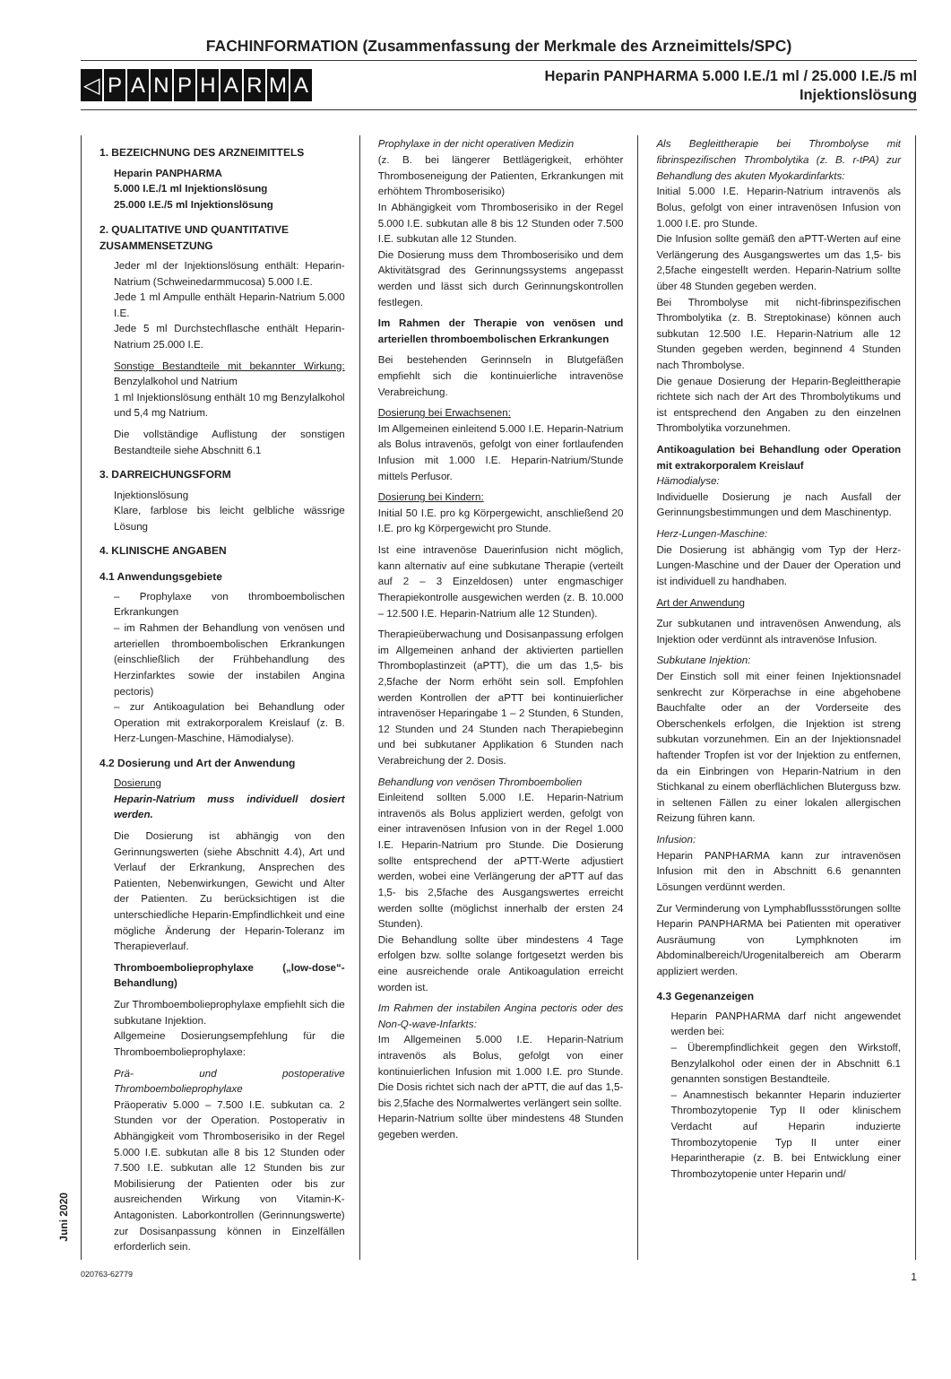FACHINFORMATION (Zusammenfassung der Merkmale des Arzneimittels/SPC)
◁ PANPHARMA
Heparin PANPHARMA 5.000 I.E./1 ml / 25.000 I.E./5 ml
Injektionslösung
Juni 2020
1. BEZEICHNUNG DES ARZNEIMITTELS
Heparin PANPHARMA
5.000 I.E./1 ml Injektionslösung
25.000 I.E./5 ml Injektionslösung
2. QUALITATIVE UND QUANTITATIVE ZUSAMMENSETZUNG
Jeder ml der Injektionslösung enthält: Heparin-Natrium (Schweinedarmmucosa) 5.000 I.E.
Jede 1 ml Ampulle enthält Heparin-Natrium 5.000 I.E.
Jede 5 ml Durchstechflasche enthält Heparin-Natrium 25.000 I.E.
Sonstige Bestandteile mit bekannter Wirkung: Benzylalkohol und Natrium
1 ml Injektionslösung enthält 10 mg Benzylalkohol und 5,4 mg Natrium.
Die vollständige Auflistung der sonstigen Bestandteile siehe Abschnitt 6.1
3. DARREICHUNGSFORM
Injektionslösung
Klare, farblose bis leicht gelbliche wässrige Lösung
4. KLINISCHE ANGABEN
4.1 Anwendungsgebiete
– Prophylaxe von thromboembolischen Erkrankungen
– im Rahmen der Behandlung von venösen und arteriellen thromboembolischen Erkrankungen (einschließlich der Frühbehandlung des Herzinfarktes sowie der instabilen Angina pectoris)
– zur Antikoagulation bei Behandlung oder Operation mit extrakorporalem Kreislauf (z. B. Herz-Lungen-Maschine, Hämodialyse).
4.2 Dosierung und Art der Anwendung
Dosierung
Heparin-Natrium muss individuell dosiert werden.
Die Dosierung ist abhängig von den Gerinnungswerten (siehe Abschnitt 4.4), Art und Verlauf der Erkrankung, Ansprechen des Patienten, Nebenwirkungen, Gewicht und Alter der Patienten. Zu berücksichtigen ist die unterschiedliche Heparin-Empfindlichkeit und eine mögliche Änderung der Heparin-Toleranz im Therapieverlauf.
Thromboembolieprophylaxe („low-dose“-Behandlung)
Zur Thromboembolieprophylaxe empfiehlt sich die subkutane Injektion.
Allgemeine Dosierungsempfehlung für die Thromboembolieprophylaxe:
Prä- und postoperative Thromboembolieprophylaxe
Präoperativ 5.000 – 7.500 I.E. subkutan ca. 2 Stunden vor der Operation. Postoperativ in Abhängigkeit vom Thromboserisiko in der Regel 5.000 I.E. subkutan alle 8 bis 12 Stunden oder 7.500 I.E. subkutan alle 12 Stunden bis zur Mobilisierung der Patienten oder bis zur ausreichenden Wirkung von Vitamin-K-Antagonisten. Laborkontrollen (Gerinnungswerte) zur Dosisanpassung können in Einzelfällen erforderlich sein.
Prophylaxe in der nicht operativen Medizin
(z. B. bei längerer Bettlägerigkeit, erhöhter Thromboseneigung der Patienten, Erkrankungen mit erhöhtem Thromboserisiko)
In Abhängigkeit vom Thromboserisiko in der Regel 5.000 I.E. subkutan alle 8 bis 12 Stunden oder 7.500 I.E. subkutan alle 12 Stunden.
Die Dosierung muss dem Thromboserisiko und dem Aktivitätsgrad des Gerinnungssystems angepasst werden und lässt sich durch Gerinnungskontrollen festlegen.
Im Rahmen der Therapie von venösen und arteriellen thromboembolischen Erkrankungen
Bei bestehenden Gerinnseln in Blutgefäßen empfiehlt sich die kontinuierliche intravenöse Verabreichung.
Dosierung bei Erwachsenen:
Im Allgemeinen einleitend 5.000 I.E. Heparin-Natrium als Bolus intravenös, gefolgt von einer fortlaufenden Infusion mit 1.000 I.E. Heparin-Natrium/Stunde mittels Perfusor.
Dosierung bei Kindern:
Initial 50 I.E. pro kg Körpergewicht, anschließend 20 I.E. pro kg Körpergewicht pro Stunde.
Ist eine intravenöse Dauerinfusion nicht möglich, kann alternativ auf eine subkutane Therapie (verteilt auf 2 – 3 Einzeldosen) unter engmaschiger Therapiekontrolle ausgewichen werden (z. B. 10.000 – 12.500 I.E. Heparin-Natrium alle 12 Stunden).
Therapieüberwachung und Dosisanpassung erfolgen im Allgemeinen anhand der aktivierten partiellen Thromboplastinzeit (aPTT), die um das 1,5- bis 2,5fache der Norm erhöht sein soll. Empfohlen werden Kontrollen der aPTT bei kontinuierlicher intravenöser Heparingabe 1 – 2 Stunden, 6 Stunden, 12 Stunden und 24 Stunden nach Therapiebeginn und bei subkutaner Applikation 6 Stunden nach Verabreichung der 2. Dosis.
Behandlung von venösen Thromboembolien
Einleitend sollten 5.000 I.E. Heparin-Natrium intravenös als Bolus appliziert werden, gefolgt von einer intravenösen Infusion von in der Regel 1.000 I.E. Heparin-Natrium pro Stunde. Die Dosierung sollte entsprechend der aPTT-Werte adjustiert werden, wobei eine Verlängerung der aPTT auf das 1,5- bis 2,5fache des Ausgangswertes erreicht werden sollte (möglichst innerhalb der ersten 24 Stunden).
Die Behandlung sollte über mindestens 4 Tage erfolgen bzw. sollte solange fortgesetzt werden bis eine ausreichende orale Antikoagulation erreicht worden ist.
Im Rahmen der instabilen Angina pectoris oder des Non-Q-wave-Infarkts:
Im Allgemeinen 5.000 I.E. Heparin-Natrium intravenös als Bolus, gefolgt von einer kontinuierlichen Infusion mit 1.000 I.E. pro Stunde. Die Dosis richtet sich nach der aPTT, die auf das 1,5- bis 2,5fache des Normalwertes verlängert sein sollte.
Heparin-Natrium sollte über mindestens 48 Stunden gegeben werden.
Als Begleittherapie bei Thrombolyse mit fibrinspezifischen Thrombolytika (z. B. r-tPA) zur Behandlung des akuten Myokardinfarkts:
Initial 5.000 I.E. Heparin-Natrium intravenös als Bolus, gefolgt von einer intravenösen Infusion von 1.000 I.E. pro Stunde.
Die Infusion sollte gemäß den aPTT-Werten auf eine Verlängerung des Ausgangswertes um das 1,5- bis 2,5fache eingestellt werden. Heparin-Natrium sollte über 48 Stunden gegeben werden.
Bei Thrombolyse mit nicht-fibrinspezifischen Thrombolytika (z. B. Streptokinase) können auch subkutan 12.500 I.E. Heparin-Natrium alle 12 Stunden gegeben werden, beginnend 4 Stunden nach Thrombolyse.
Die genaue Dosierung der Heparin-Begleittherapie richtete sich nach der Art des Thrombolytikums und ist entsprechend den Angaben zu den einzelnen Thrombolytika vorzunehmen.
Antikoagulation bei Behandlung oder Operation mit extrakorporalem Kreislauf
Hämodialyse:
Individuelle Dosierung je nach Ausfall der Gerinnungsbestimmungen und dem Maschinentyp.
Herz-Lungen-Maschine:
Die Dosierung ist abhängig vom Typ der Herz-Lungen-Maschine und der Dauer der Operation und ist individuell zu handhaben.
Art der Anwendung
Zur subkutanen und intravenösen Anwendung, als Injektion oder verdünnt als intravenöse Infusion.
Subkutane Injektion:
Der Einstich soll mit einer feinen Injektionsnadel senkrecht zur Körperachse in eine abgehobene Bauchfalte oder an der Vorderseite des Oberschenkels erfolgen, die Injektion ist streng subkutan vorzunehmen. Ein an der Injektionsnadel haftender Tropfen ist vor der Injektion zu entfernen, da ein Einbringen von Heparin-Natrium in den Stichkanal zu einem oberflächlichen Bluterguss bzw. in seltenen Fällen zu einer lokalen allergischen Reizung führen kann.
Infusion:
Heparin PANPHARMA kann zur intravenösen Infusion mit den in Abschnitt 6.6 genannten Lösungen verdünnt werden.
Zur Verminderung von Lymphabflussstörungen sollte Heparin PANPHARMA bei Patienten mit operativer Ausräumung von Lymphknoten im Abdominalbereich/Urogenitalbereich am Oberarm appliziert werden.
4.3 Gegenanzeigen
Heparin PANPHARMA darf nicht angewendet werden bei:
– Überempfindlichkeit gegen den Wirkstoff, Benzylalkohol oder einen der in Abschnitt 6.1 genannten sonstigen Bestandteile.
– Anamnestisch bekannter Heparin induzierter Thrombozytopenie Typ II oder klinischem Verdacht auf Heparin induzierte Thrombozytopenie Typ II unter einer Heparintherapie (z. B. bei Entwicklung einer Thrombozytopenie unter Heparin und/
020763-62779 1